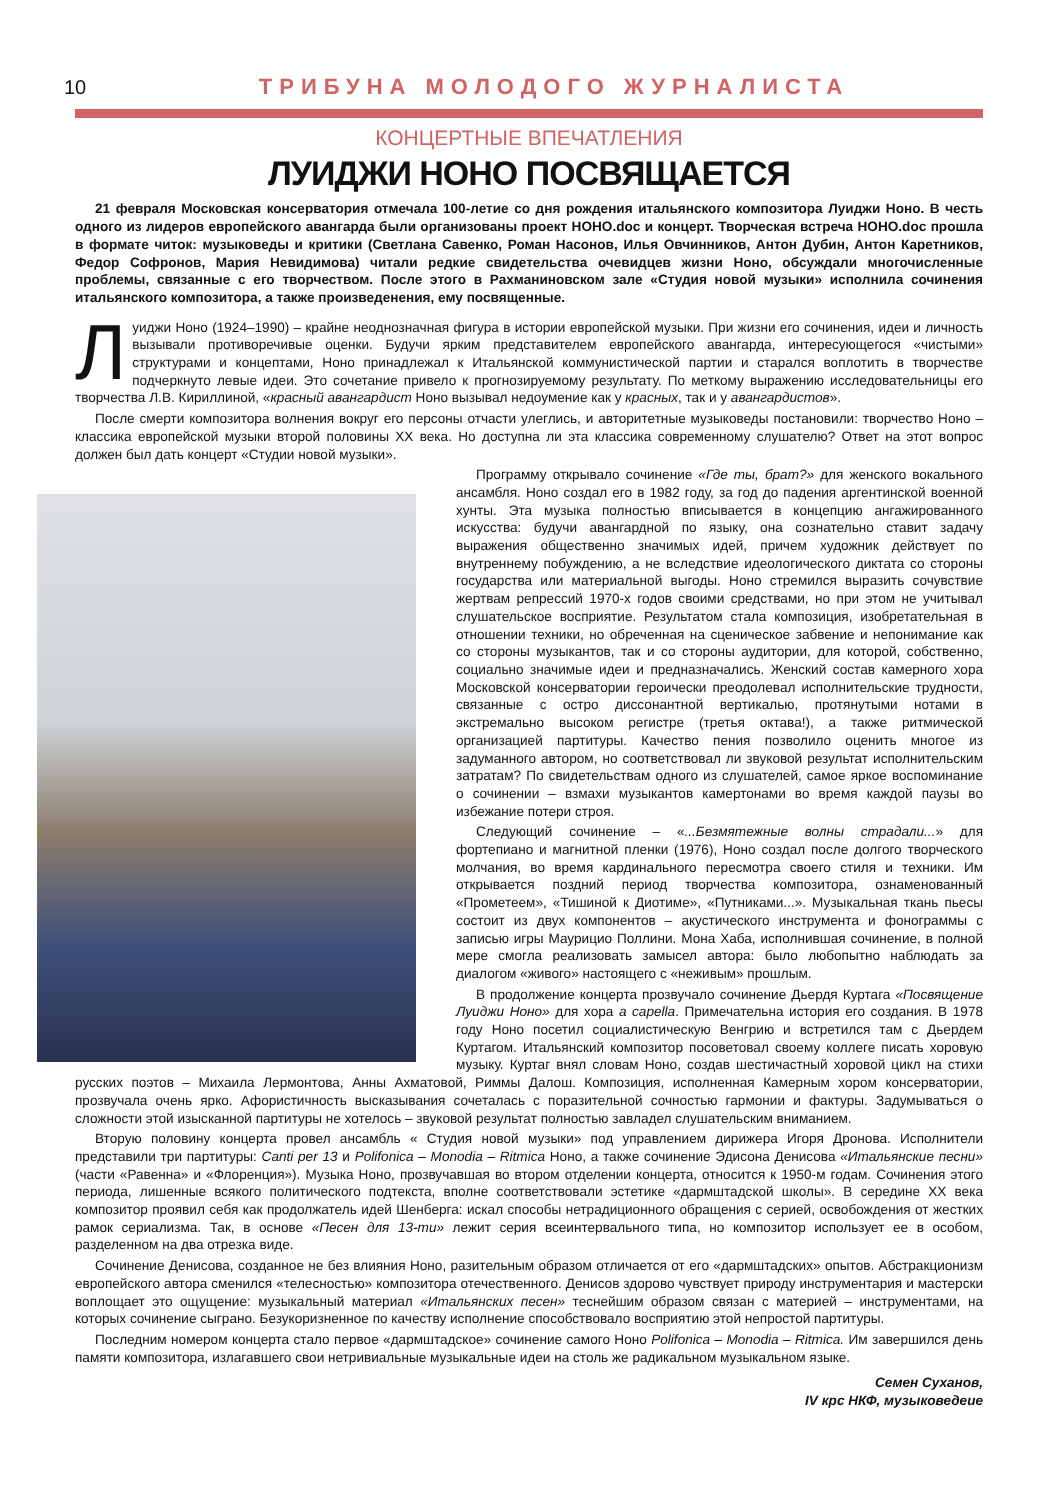10 ТРИБУНА МОЛОДОГО ЖУРНАЛИСТА
КОНЦЕРТНЫЕ ВПЕЧАТЛЕНИЯ
ЛУИДЖИ НОНО ПОСВЯЩАЕТСЯ
21 февраля Московская консерватория отмечала 100-летие со дня рождения итальянского композитора Луиджи Ноно. В честь одного из лидеров европейского авангарда были организованы проект НОНО.doc и концерт. Творческая встреча НОНО.doc прошла в формате читок: музыковеды и критики (Светлана Савенко, Роман Насонов, Илья Овчинников, Антон Дубин, Антон Каретников, Федор Софронов, Мария Невидимова) читали редкие свидетельства очевидцев жизни Ноно, обсуждали многочисленные проблемы, связанные с его творчеством. После этого в Рахманиновском зале «Студия новой музыки» исполнила сочинения итальянского композитора, а также произведенения, ему посвященные.
Луиджи Ноно (1924–1990) – крайне неоднозначная фигура в истории европейской музыки. При жизни его сочинения, идеи и личность вызывали противоречивые оценки. Будучи ярким представителем европейского авангарда, интересующегося «чистыми» структурами и концептами, Ноно принадлежал к Итальянской коммунистической партии и старался воплотить в творчестве подчеркнуто левые идеи. Это сочетание привело к прогнозируемому результату. По меткому выражению исследовательницы его творчества Л.В. Кириллиной, «красный авангардист Ноно вызывал недоумение как у красных, так и у авангардистов».
После смерти композитора волнения вокруг его персоны отчасти улеглись, и авторитетные музыковеды постановили: творчество Ноно – классика европейской музыки второй половины XX века. Но доступна ли эта классика современному слушателю? Ответ на этот вопрос должен был дать концерт «Студии новой музыки».
Программу открывало сочинение «Где ты, брат?» для женского вокального ансамбля. Ноно создал его в 1982 году, за год до падения аргентинской военной хунты. Эта музыка полностью вписывается в концепцию ангажированного искусства: будучи авангардной по языку, она сознательно ставит задачу выражения общественно значимых идей, причем художник действует по внутреннему побуждению, а не вследствие идеологического диктата со стороны государства или материальной выгоды. Ноно стремился выразить сочувствие жертвам репрессий 1970-х годов своими средствами, но при этом не учитывал слушательское восприятие. Результатом стала композиция, изобретательная в отношении техники, но обреченная на сценическое забвение и непонимание как со стороны музыкантов, так и со стороны аудитории, для которой, собственно, социально значимые идеи и предназначались. Женский состав камерного хора Московской консерватории героически преодолевал исполнительские трудности, связанные с остро диссонантной вертикалью, протянутыми нотами в экстремально высоком регистре (третья октава!), а также ритмической организацией партитуры. Качество пения позволило оценить многое из задуманного автором, но соответствовал ли звуковой результат исполнительским затратам? По свидетельствам одного из слушателей, самое яркое воспоминание о сочинении – взмахи музыкантов камертонами во время каждой паузы во избежание потери строя.
Следующий сочинение – «...Безмятежные волны страдали...» для фортепиано и магнитной пленки (1976), Ноно создал после долгого творческого молчания, во время кардинального пересмотра своего стиля и техники. Им открывается поздний период творчества композитора, ознаменованный «Прометеем», «Тишиной к Диотиме», «Путниками...». Музыкальная ткань пьесы состоит из двух компонентов – акустического инструмента и фонограммы с записью игры Маурицио Поллини. Мона Хаба, исполнившая сочинение, в полной мере смогла реализовать замысел автора: было любопытно наблюдать за диалогом «живого» настоящего с «неживым» прошлым.
В продолжение концерта прозвучало сочинение Дьердя Куртага «Посвящение Луиджи Ноно» для хора a capella. Примечательна история его создания. В 1978 году Ноно посетил социалистическую Венгрию и встретился там с Дьердем Куртагом. Итальянский композитор посоветовал своему коллеге писать хоровую музыку. Куртаг внял словам Ноно, создав шестичастный хоровой цикл на стихи русских поэтов – Михаила Лермонтова, Анны Ахматовой, Риммы Далош. Композиция, исполненная Камерным хором консерватории, прозвучала очень ярко. Афористичность высказывания сочеталась с поразительной сочностью гармонии и фактуры. Задумываться о сложности этой изысканной партитуры не хотелось – звуковой результат полностью завладел слушательским вниманием.
Вторую половину концерта провел ансамбль « Студия новой музыки» под управлением дирижера Игоря Дронова. Исполнители представили три партитуры: Canti per 13 и Polifonica – Monodia – Ritmica Ноно, а также сочинение Эдисона Денисова «Итальянские песни» (части «Равенна» и «Флоренция»). Музыка Ноно, прозвучавшая во втором отделении концерта, относится к 1950-м годам. Сочинения этого периода, лишенные всякого политического подтекста, вполне соответствовали эстетике «дармштадской школы». В середине XX века композитор проявил себя как продолжатель идей Шенберга: искал способы нетрадиционного обращения с серией, освобождения от жестких рамок сериализма. Так, в основе «Песен для 13-ти» лежит серия всеинтервального типа, но композитор использует ее в особом, разделенном на два отрезка виде.
Сочинение Денисова, созданное не без влияния Ноно, разительным образом отличается от его «дармштадских» опытов. Абстракционизм европейского автора сменился «телесностью» композитора отечественного. Денисов здорово чувствует природу инструментария и мастерски воплощает это ощущение: музыкальный материал «Итальянских песен» теснейшим образом связан с материей – инструментами, на которых сочинение сыграно. Безукоризненное по качеству исполнение способствовало восприятию этой непростой партитуры.
Последним номером концерта стало первое «дармштадское» сочинение самого Ноно Polifonica – Monodia – Ritmica. Им завершился день памяти композитора, излагавшего свои нетривиальные музыкальные идеи на столь же радикальном музыкальном языке.
Семен Суханов,
IV крс НКФ, музыковедеие